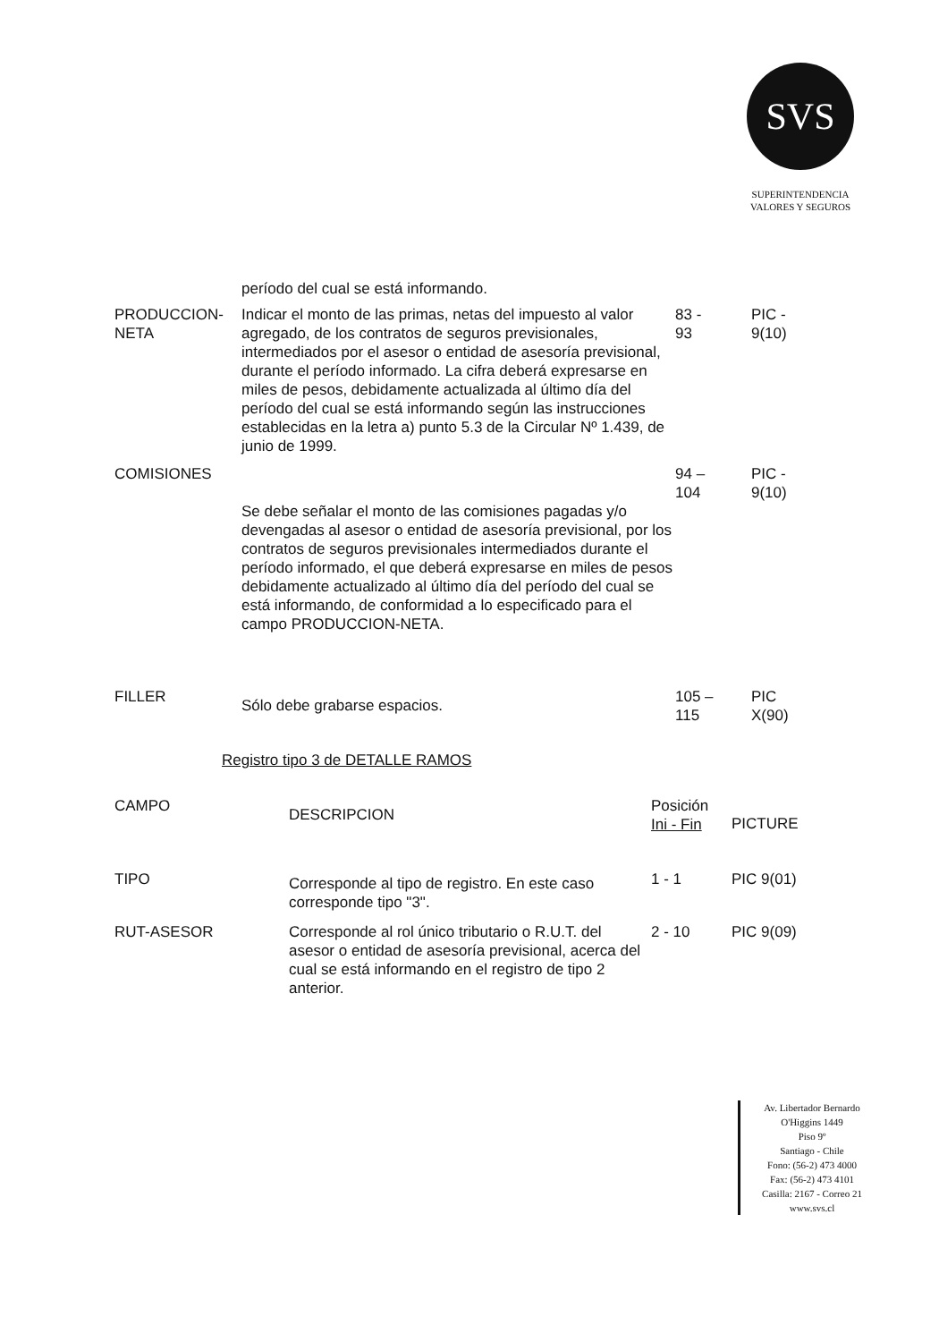SVS
SUPERINTENDENCIA
VALORES Y SEGUROS
| | período del cual se está informando. | | |
| PRODUCCION- NETA | Indicar el monto de las primas, netas del impuesto al valor agregado, de los contratos de seguros previsionales, intermediados por el asesor o entidad de asesoría previsional, durante el período informado. La cifra deberá expresarse en miles de pesos, debidamente actualizada al último día del período del cual se está informando según las instrucciones establecidas en la letra a) punto 5.3 de la Circular Nº 1.439, de junio de 1999. | 83 - 93 | PIC - 9(10) |
| COMISIONES | Se debe señalar el monto de las comisiones pagadas y/o devengadas al asesor o entidad de asesoría previsional, por los contratos de seguros previsionales intermediados durante el período informado, el que deberá expresarse en miles de pesos debidamente actualizado al último día del período del cual se está informando, de conformidad a lo especificado para el campo PRODUCCION-NETA. | 94 – 104 | PIC - 9(10) |
| FILLER | Sólo debe grabarse espacios. | 105 – 115 | PIC X(90) |
Registro tipo 3 de DETALLE RAMOS
| CAMPO | DESCRIPCION | Posición Ini - Fin | PICTURE |
| --- | --- | --- | --- |
| TIPO | Corresponde al tipo de registro. En este caso corresponde tipo "3". | 1 - 1 | PIC 9(01) |
| RUT-ASESOR | Corresponde al rol único tributario o R.U.T. del asesor o entidad de asesoría previsional, acerca del cual se está informando en el registro de tipo 2 anterior. | 2 - 10 | PIC 9(09) |
Av. Libertador Bernardo
O'Higgins 1449
Piso 9º
Santiago - Chile
Fono: (56-2) 473 4000
Fax: (56-2) 473 4101
Casilla: 2167 - Correo 21
www.svs.cl